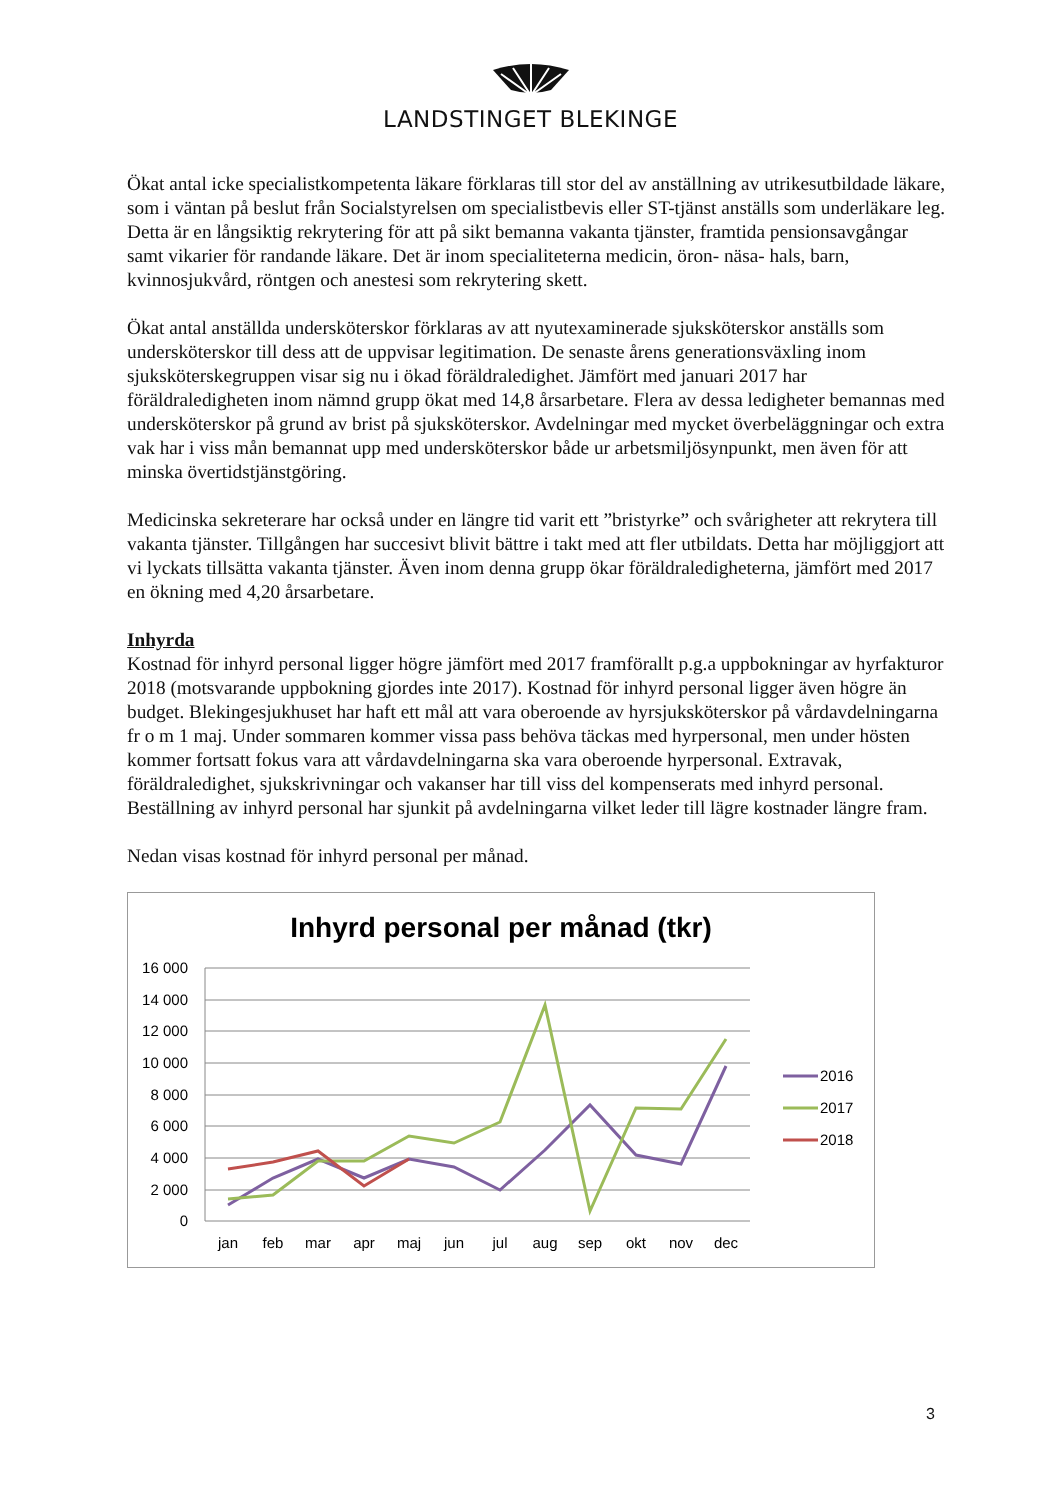LANDSTINGET BLEKINGE
Ökat antal icke specialistkompetenta läkare förklaras till stor del av anställning av utrikesutbildade läkare, som i väntan på beslut från Socialstyrelsen om specialistbevis eller ST-tjänst anställs som underläkare leg. Detta är en långsiktig rekrytering för att på sikt bemanna vakanta tjänster, framtida pensionsavgångar samt vikarier för randande läkare. Det är inom specialiteterna medicin, öron- näsa- hals, barn, kvinnosjukvård, röntgen och anestesi som rekrytering skett.
Ökat antal anställda undersköterskor förklaras av att nyutexaminerade sjuksköterskor anställs som undersköterskor till dess att de uppvisar legitimation. De senaste årens generationsväxling inom sjuksköterskegruppen visar sig nu i ökad föräldraledighet. Jämfört med januari 2017 har föräldraledigheten inom nämnd grupp ökat med 14,8 årsarbetare. Flera av dessa ledigheter bemannas med undersköterskor på grund av brist på sjuksköterskor. Avdelningar med mycket överbeläggningar och extra vak har i viss mån bemannat upp med undersköterskor både ur arbetsmiljösynpunkt, men även för att minska övertidstjänstgöring.
Medicinska sekreterare har också under en längre tid varit ett ”bristyrke” och svårigheter att rekrytera till vakanta tjänster. Tillgången har succesivt blivit bättre i takt med att fler utbildats. Detta har möjliggjort att vi lyckats tillsätta vakanta tjänster. Även inom denna grupp ökar föräldraledigheterna, jämfört med 2017 en ökning med 4,20 årsarbetare.
Inhyrda
Kostnad för inhyrd personal ligger högre jämfört med 2017 framförallt p.g.a uppbokningar av hyrfakturor 2018 (motsvarande uppbokning gjordes inte 2017). Kostnad för inhyrd personal ligger även högre än budget. Blekingesjukhuset har haft ett mål att vara oberoende av hyrsjuksköterskor på vårdavdelningarna fr o m 1 maj. Under sommaren kommer vissa pass behöva täckas med hyrpersonal, men under hösten kommer fortsatt fokus vara att vårdavdelningarna ska vara oberoende hyrpersonal. Extravak, föräldraledighet, sjukskrivningar och vakanser har till viss del kompenserats med inhyrd personal. Beställning av inhyrd personal har sjunkit på avdelningarna vilket leder till lägre kostnader längre fram.
Nedan visas kostnad för inhyrd personal per månad.
Inhyrd personal per månad (tkr)
16 000
14 000
12 000
10 000
8 000
6 000
4 000
2 000
0
jan
feb
mar
apr
maj
jun
jul
aug
sep
okt
nov
dec
2016
2017
2018
3